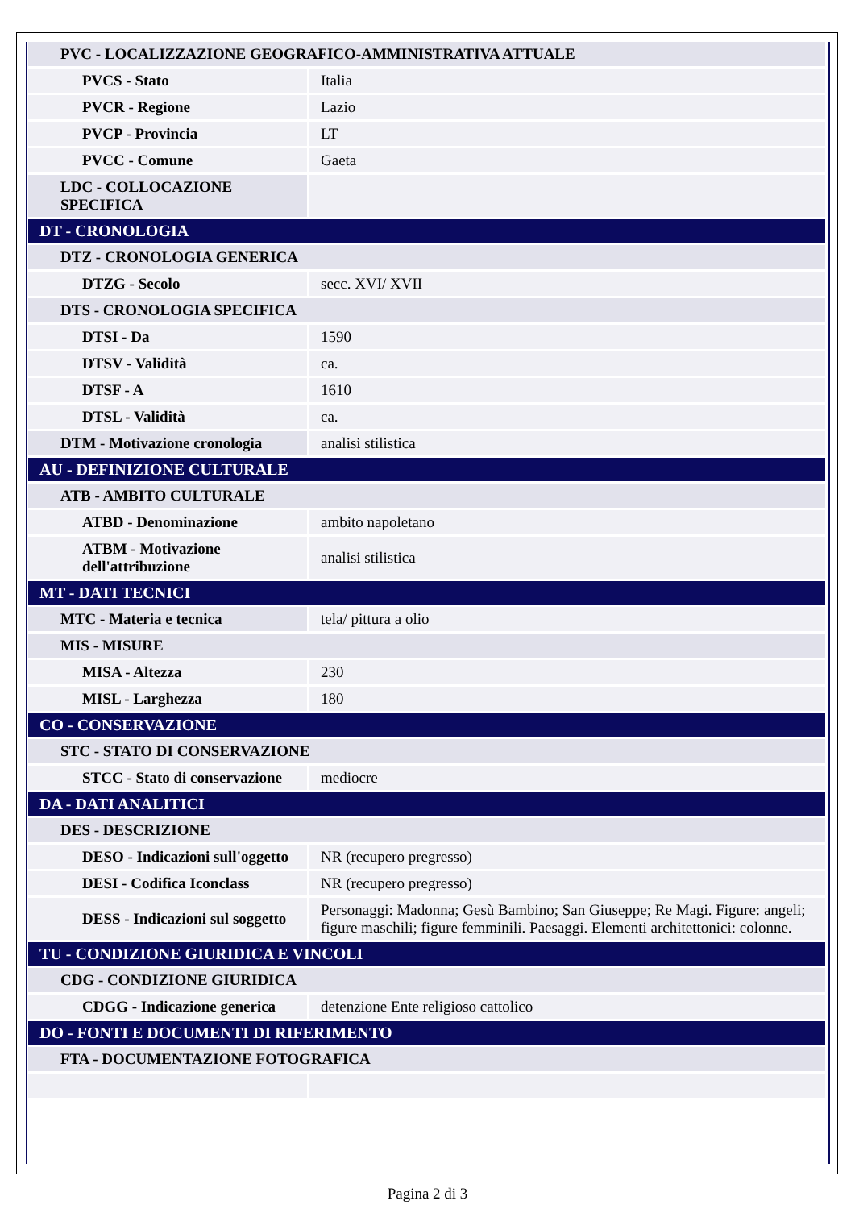| PVC - LOCALIZZAZIONE GEOGRAFICO-AMMINISTRATIVA ATTUALE | |
| PVCS - Stato | Italia |
| PVCR - Regione | Lazio |
| PVCP - Provincia | LT |
| PVCC - Comune | Gaeta |
| LDC - COLLOCAZIONE SPECIFICA | |
| DT - CRONOLOGIA | |
| DTZ - CRONOLOGIA GENERICA | |
| DTZG - Secolo | secc. XVI/ XVII |
| DTS - CRONOLOGIA SPECIFICA | |
| DTSI - Da | 1590 |
| DTSV - Validità | ca. |
| DTSF - A | 1610 |
| DTSL - Validità | ca. |
| DTM - Motivazione cronologia | analisi stilistica |
| AU - DEFINIZIONE CULTURALE | |
| ATB - AMBITO CULTURALE | |
| ATBD - Denominazione | ambito napoletano |
| ATBM - Motivazione dell'attribuzione | analisi stilistica |
| MT - DATI TECNICI | |
| MTC - Materia e tecnica | tela/ pittura a olio |
| MIS - MISURE | |
| MISA - Altezza | 230 |
| MISL - Larghezza | 180 |
| CO - CONSERVAZIONE | |
| STC - STATO DI CONSERVAZIONE | |
| STCC - Stato di conservazione | mediocre |
| DA - DATI ANALITICI | |
| DES - DESCRIZIONE | |
| DESO - Indicazioni sull'oggetto | NR (recupero pregresso) |
| DESI - Codifica Iconclass | NR (recupero pregresso) |
| DESS - Indicazioni sul soggetto | Personaggi: Madonna; Gesù Bambino; San Giuseppe; Re Magi. Figure: angeli; figure maschili; figure femminili. Paesaggi. Elementi architettonici: colonne. |
| TU - CONDIZIONE GIURIDICA E VINCOLI | |
| CDG - CONDIZIONE GIURIDICA | |
| CDGG - Indicazione generica | detenzione Ente religioso cattolico |
| DO - FONTI E DOCUMENTI DI RIFERIMENTO | |
| FTA - DOCUMENTAZIONE FOTOGRAFICA | |
Pagina 2 di 3